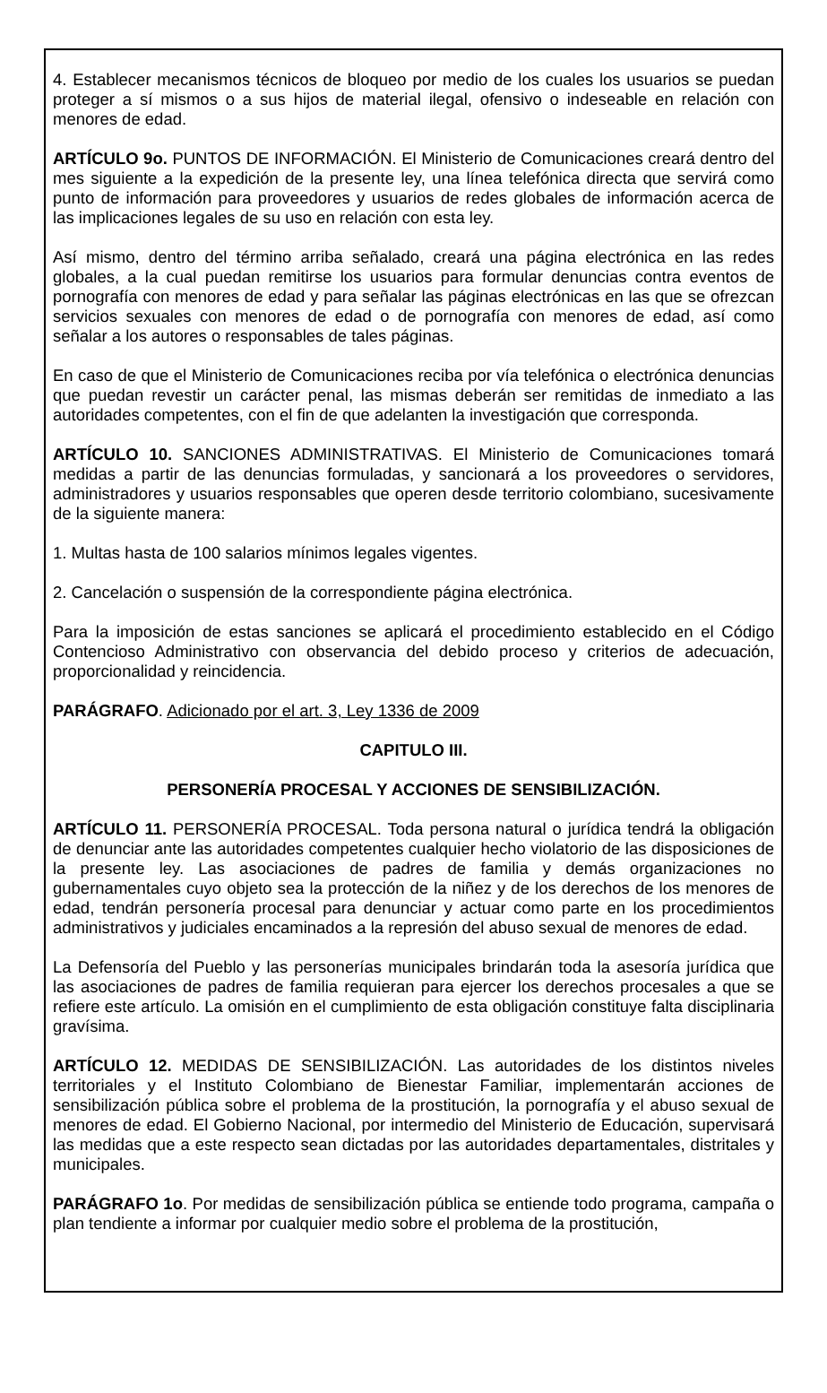4. Establecer mecanismos técnicos de bloqueo por medio de los cuales los usuarios se puedan proteger a sí mismos o a sus hijos de material ilegal, ofensivo o indeseable en relación con menores de edad.
ARTÍCULO 9o. PUNTOS DE INFORMACIÓN. El Ministerio de Comunicaciones creará dentro del mes siguiente a la expedición de la presente ley, una línea telefónica directa que servirá como punto de información para proveedores y usuarios de redes globales de información acerca de las implicaciones legales de su uso en relación con esta ley.
Así mismo, dentro del término arriba señalado, creará una página electrónica en las redes globales, a la cual puedan remitirse los usuarios para formular denuncias contra eventos de pornografía con menores de edad y para señalar las páginas electrónicas en las que se ofrezcan servicios sexuales con menores de edad o de pornografía con menores de edad, así como señalar a los autores o responsables de tales páginas.
En caso de que el Ministerio de Comunicaciones reciba por vía telefónica o electrónica denuncias que puedan revestir un carácter penal, las mismas deberán ser remitidas de inmediato a las autoridades competentes, con el fin de que adelanten la investigación que corresponda.
ARTÍCULO 10. SANCIONES ADMINISTRATIVAS. El Ministerio de Comunicaciones tomará medidas a partir de las denuncias formuladas, y sancionará a los proveedores o servidores, administradores y usuarios responsables que operen desde territorio colombiano, sucesivamente de la siguiente manera:
1. Multas hasta de 100 salarios mínimos legales vigentes.
2. Cancelación o suspensión de la correspondiente página electrónica.
Para la imposición de estas sanciones se aplicará el procedimiento establecido en el Código Contencioso Administrativo con observancia del debido proceso y criterios de adecuación, proporcionalidad y reincidencia.
PARÁGRAFO. Adicionado por el art. 3, Ley 1336 de 2009
CAPITULO III.
PERSONERÍA PROCESAL Y ACCIONES DE SENSIBILIZACIÓN.
ARTÍCULO 11. PERSONERÍA PROCESAL. Toda persona natural o jurídica tendrá la obligación de denunciar ante las autoridades competentes cualquier hecho violatorio de las disposiciones de la presente ley. Las asociaciones de padres de familia y demás organizaciones no gubernamentales cuyo objeto sea la protección de la niñez y de los derechos de los menores de edad, tendrán personería procesal para denunciar y actuar como parte en los procedimientos administrativos y judiciales encaminados a la represión del abuso sexual de menores de edad.
La Defensoría del Pueblo y las personerías municipales brindarán toda la asesoría jurídica que las asociaciones de padres de familia requieran para ejercer los derechos procesales a que se refiere este artículo. La omisión en el cumplimiento de esta obligación constituye falta disciplinaria gravísima.
ARTÍCULO 12. MEDIDAS DE SENSIBILIZACIÓN. Las autoridades de los distintos niveles territoriales y el Instituto Colombiano de Bienestar Familiar, implementarán acciones de sensibilización pública sobre el problema de la prostitución, la pornografía y el abuso sexual de menores de edad. El Gobierno Nacional, por intermedio del Ministerio de Educación, supervisará las medidas que a este respecto sean dictadas por las autoridades departamentales, distritales y municipales.
PARÁGRAFO 1o. Por medidas de sensibilización pública se entiende todo programa, campaña o plan tendiente a informar por cualquier medio sobre el problema de la prostitución,